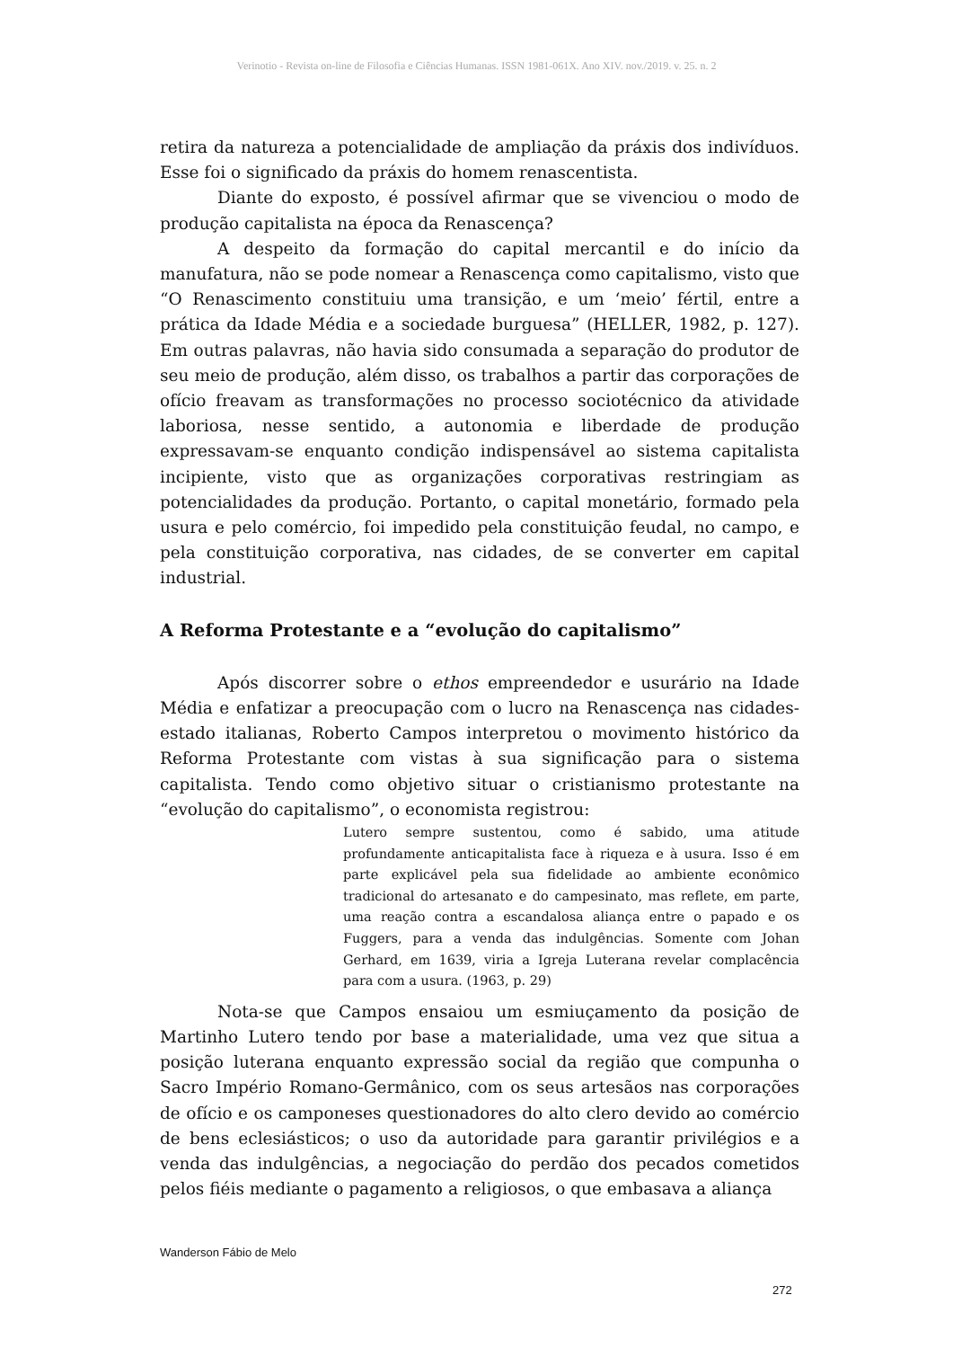Verinotio - Revista on-line de Filosofia e Ciências Humanas. ISSN 1981-061X. Ano XIV. nov./2019. v. 25. n. 2
retira da natureza a potencialidade de ampliação da práxis dos indivíduos. Esse foi o significado da práxis do homem renascentista.
Diante do exposto, é possível afirmar que se vivenciou o modo de produção capitalista na época da Renascença?
A despeito da formação do capital mercantil e do início da manufatura, não se pode nomear a Renascença como capitalismo, visto que “O Renascimento constituiu uma transição, e um ‘meio’ fértil, entre a prática da Idade Média e a sociedade burguesa” (HELLER, 1982, p. 127). Em outras palavras, não havia sido consumada a separação do produtor de seu meio de produção, além disso, os trabalhos a partir das corporações de ofício freavam as transformações no processo sociotécnico da atividade laboriosa, nesse sentido, a autonomia e liberdade de produção expressavam-se enquanto condição indispensável ao sistema capitalista incipiente, visto que as organizações corporativas restringiam as potencialidades da produção. Portanto, o capital monetário, formado pela usura e pelo comércio, foi impedido pela constituição feudal, no campo, e pela constituição corporativa, nas cidades, de se converter em capital industrial.
A Reforma Protestante e a “evolução do capitalismo”
Após discorrer sobre o ethos empreendedor e usurário na Idade Média e enfatizar a preocupação com o lucro na Renascença nas cidades-estado italianas, Roberto Campos interpretou o movimento histórico da Reforma Protestante com vistas à sua significação para o sistema capitalista. Tendo como objetivo situar o cristianismo protestante na “evolução do capitalismo”, o economista registrou:
Lutero sempre sustentou, como é sabido, uma atitude profundamente anticapitalista face à riqueza e à usura. Isso é em parte explicável pela sua fidelidade ao ambiente econômico tradicional do artesanato e do campesinato, mas reflete, em parte, uma reação contra a escandalosa aliança entre o papado e os Fuggers, para a venda das indulgências. Somente com Johan Gerhard, em 1639, viria a Igreja Luterana revelar complacência para com a usura. (1963, p. 29)
Nota-se que Campos ensaiou um esmiuçamento da posição de Martinho Lutero tendo por base a materialidade, uma vez que situa a posição luterana enquanto expressão social da região que compunha o Sacro Império Romano-Germânico, com os seus artesãos nas corporações de ofício e os camponeses questionadores do alto clero devido ao comércio de bens eclesiásticos; o uso da autoridade para garantir privilégios e a venda das indulgências, a negociação do perdão dos pecados cometidos pelos fiéis mediante o pagamento a religiosos, o que embasava a aliança
Wanderson Fábio de Melo
272